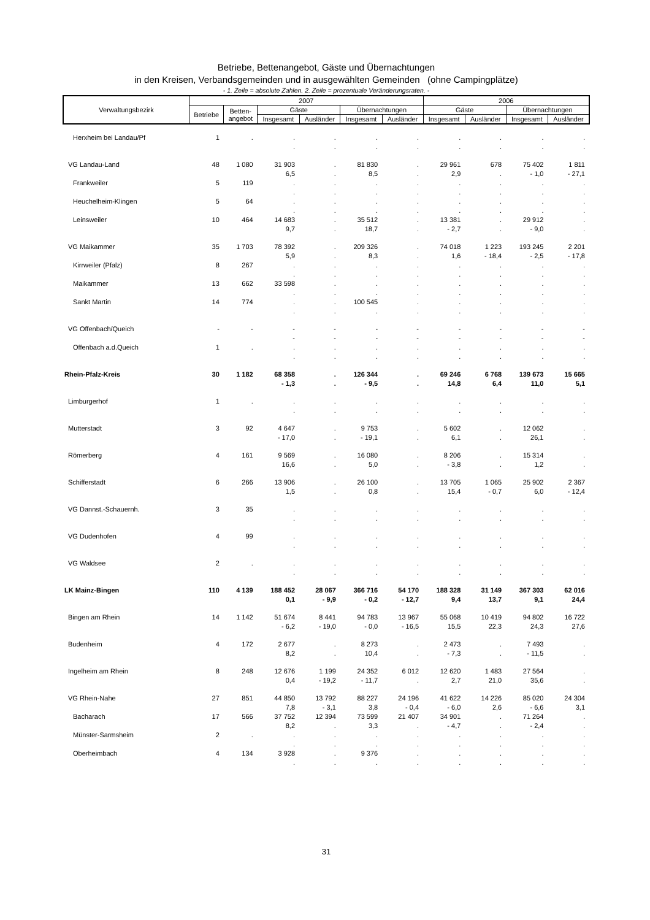Betriebe, Bettenangebot, Gäste und Übernachtungen
in den Kreisen, Verbandsgemeinden und in ausgewählten Gemeinden (ohne Campingplätze)
- 1. Zeile = absolute Zahlen. 2. Zeile = prozentuale Veränderungsraten. -
| Verwaltungsbezirk | 2007 | | | | | | 2006 | | | |
| --- | --- | --- | --- | --- | --- | --- | --- | --- | --- | --- |
| | Betriebe | Betten- angebot | Gäste | | Übernachtungen | | Gäste | | Übernachtungen | |
| | | | Insgesamt | Ausländer | Insgesamt | Ausländer | Insgesamt | Ausländer | Insgesamt | Ausländer |
| Herxheim bei Landau/Pf | 1 | . | . . | . . | . . | . . | . . | . . | . . | . . |
| VG Landau-Land | 48 | 1 080 | 31 903 6,5 | . . | 81 830 8,5 | . . | 29 961 2,9 | 678 . | 75 402 - 1,0 | 1 811 - 27,1 |
| Frankweiler | 5 | 119 | . . | . . | . . | . . | . . | . . | . . | . . |
| Heuchelheim-Klingen | 5 | 64 | . . | . . | . . | . . | . . | . . | . . | . . |
| Leinsweiler | 10 | 464 | 14 683 9,7 | . . | 35 512 18,7 | . . | 13 381 - 2,7 | . . | 29 912 - 9,0 | . . |
| VG Maikammer | 35 | 1 703 | 78 392 5,9 | . . | 209 326 8,3 | . . | 74 018 1,6 | 1 223 - 18,4 | 193 245 - 2,5 | 2 201 - 17,8 |
| Kirrweiler (Pfalz) | 8 | 267 | . . | . . | . . | . . | . . | . . | . . | . . |
| Maikammer | 13 | 662 | 33 598 . | . . | . . | . . | . . | . . | . . | . . |
| Sankt Martin | 14 | 774 | . . | . . | 100 545 . | . . | . . | . . | . . | . . |
| VG Offenbach/Queich | - | - | - - | - - | - - | - - | - - | - - | - - | - - |
| Offenbach a.d.Queich | 1 | . | . . | . . | . . | . . | . . | . . | . . | . . |
| Rhein-Pfalz-Kreis | 30 | 1 182 | 68 358 - 1,3 | . . | 126 344 - 9,5 | . . | 69 246 14,8 | 6 768 6,4 | 139 673 11,0 | 15 665 5,1 |
| Limburgerhof | 1 | . | . . | . . | . . | . . | . . | . . | . . | . . |
| Mutterstadt | 3 | 92 | 4 647 - 17,0 | . . | 9 753 - 19,1 | . . | 5 602 6,1 | . . | 12 062 26,1 | . . |
| Römerberg | 4 | 161 | 9 569 16,6 | . . | 16 080 5,0 | . . | 8 206 - 3,8 | . . | 15 314 1,2 | . . |
| Schifferstadt | 6 | 266 | 13 906 1,5 | . . | 26 100 0,8 | . . | 13 705 15,4 | 1 065 - 0,7 | 25 902 6,0 | 2 367 - 12,4 |
| VG Dannst.-Schauernh. | 3 | 35 | . . | . . | . . | . . | . . | . . | . . | . . |
| VG Dudenhofen | 4 | 99 | . . | . . | . . | . . | . . | . . | . . | . . |
| VG Waldsee | 2 | . | . . | . . | . . | . . | . . | . . | . . | . . |
| LK Mainz-Bingen | 110 | 4 139 | 188 452 0,1 | 28 067 - 9,9 | 366 716 - 0,2 | 54 170 - 12,7 | 188 328 9,4 | 31 149 13,7 | 367 303 9,1 | 62 016 24,4 |
| Bingen am Rhein | 14 | 1 142 | 51 674 - 6,2 | 8 441 - 19,0 | 94 783 - 0,0 | 13 967 - 16,5 | 55 068 15,5 | 10 419 22,3 | 94 802 24,3 | 16 722 27,6 |
| Budenheim | 4 | 172 | 2 677 8,2 | . . | 8 273 10,4 | . . | 2 473 - 7,3 | . . | 7 493 - 11,5 | . . |
| Ingelheim am Rhein | 8 | 248 | 12 676 0,4 | 1 199 - 19,2 | 24 352 - 11,7 | 6 012 . | 12 620 2,7 | 1 483 21,0 | 27 564 35,6 | . . |
| VG Rhein-Nahe | 27 | 851 | 44 850 7,8 | 13 792 - 3,1 | 88 227 3,8 | 24 196 - 0,4 | 41 622 - 6,0 | 14 226 2,6 | 85 020 - 6,6 | 24 304 3,1 |
| Bacharach | 17 | 566 | 37 752 8,2 | 12 394 . | 73 599 3,3 | 21 407 . | 34 901 - 4,7 | . . | 71 264 - 2,4 | . . |
| Münster-Sarmsheim | 2 | . | . . | . . | . . | . . | . . | . . | . . | . . |
| Oberheimbach | 4 | 134 | 3 928 . | . . | 9 376 . | . . | . . | . . | . . | . . |
31